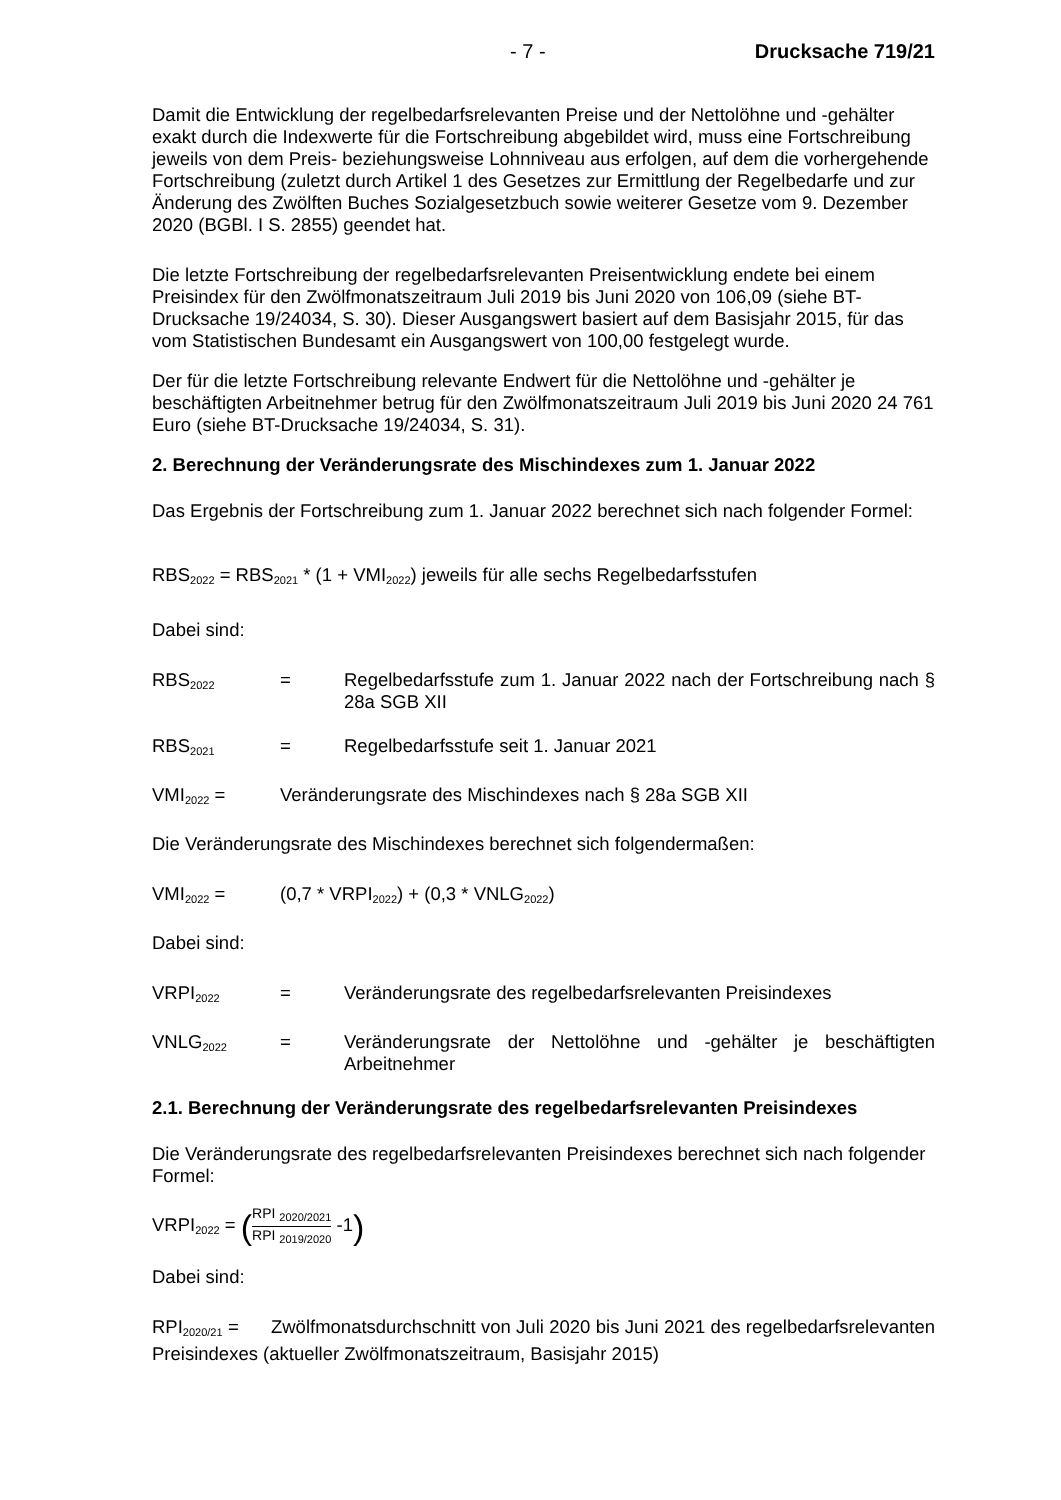- 7 - Drucksache 719/21
Damit die Entwicklung der regelbedarfsrelevanten Preise und der Nettolöhne und -gehälter exakt durch die Indexwerte für die Fortschreibung abgebildet wird, muss eine Fortschreibung jeweils von dem Preis- beziehungsweise Lohnniveau aus erfolgen, auf dem die vorhergehende Fortschreibung (zuletzt durch Artikel 1 des Gesetzes zur Ermittlung der Regelbedarfe und zur Änderung des Zwölften Buches Sozialgesetzbuch sowie weiterer Gesetze vom 9. Dezember 2020 (BGBl. I S. 2855) geendet hat.
Die letzte Fortschreibung der regelbedarfsrelevanten Preisentwicklung endete bei einem Preisindex für den Zwölfmonatszeitraum Juli 2019 bis Juni 2020 von 106,09 (siehe BT-Drucksache 19/24034, S. 30). Dieser Ausgangswert basiert auf dem Basisjahr 2015, für das vom Statistischen Bundesamt ein Ausgangswert von 100,00 festgelegt wurde.
Der für die letzte Fortschreibung relevante Endwert für die Nettolöhne und -gehälter je beschäftigten Arbeitnehmer betrug für den Zwölfmonatszeitraum Juli 2019 bis Juni 2020 24 761 Euro (siehe BT-Drucksache 19/24034, S. 31).
2. Berechnung der Veränderungsrate des Mischindexes zum 1. Januar 2022
Das Ergebnis der Fortschreibung zum 1. Januar 2022 berechnet sich nach folgender Formel:
RBS<sub>2022</sub> = RBS<sub>2021</sub> * (1 + VMI<sub>2022</sub>) jeweils für alle sechs Regelbedarfsstufen
Dabei sind:
RBS<sub>2022</sub> = Regelbedarfsstufe zum 1. Januar 2022 nach der Fortschreibung nach § 28a SGB XII
RBS<sub>2021</sub> = Regelbedarfsstufe seit 1. Januar 2021
VMI<sub>2022</sub> = Veränderungsrate des Mischindexes nach § 28a SGB XII
Die Veränderungsrate des Mischindexes berechnet sich folgendermaßen:
VMI<sub>2022</sub> = (0,7 * VRPI<sub>2022</sub>) + (0,3 * VNLG<sub>2022</sub>)
Dabei sind:
VRPI<sub>2022</sub> = Veränderungsrate des regelbedarfsrelevanten Preisindexes
VNLG<sub>2022</sub> = Veränderungsrate der Nettolöhne und -gehälter je beschäftigten Arbeitnehmer
2.1. Berechnung der Veränderungsrate des regelbedarfsrelevanten Preisindexes
Die Veränderungsrate des regelbedarfsrelevanten Preisindexes berechnet sich nach folgender Formel:
VRPI<sub>2022</sub> = (RPI <sub>2020/2021</sub> RPI <sub>2019/2020</sub> -1)
Dabei sind:
RPI<sub>2020/21</sub> = Zwölfmonatsdurchschnitt von Juli 2020 bis Juni 2021 des regelbedarfsrelevanten Preisindexes (aktueller Zwölfmonatszeitraum, Basisjahr 2015)